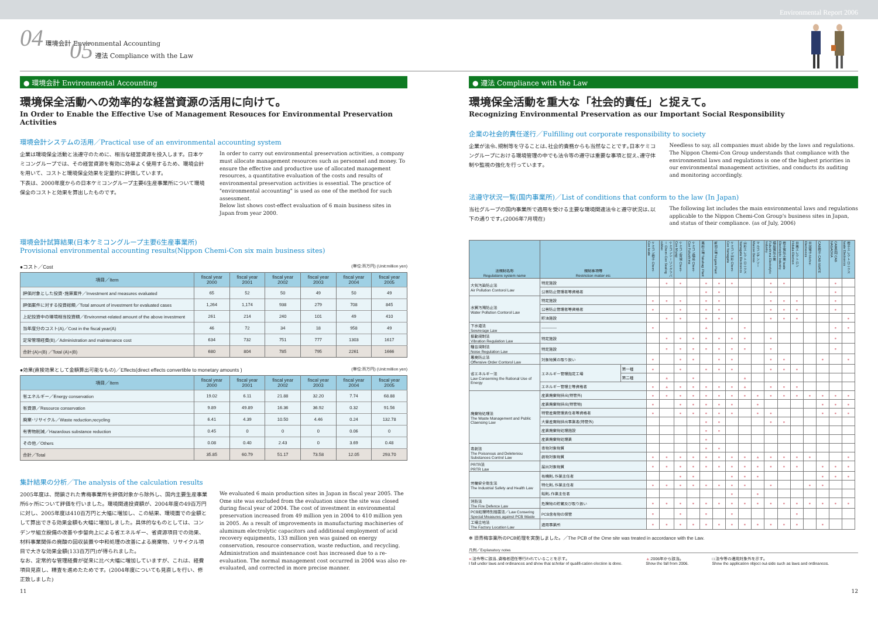Environmental Report 2006
04 環境会計 Environmental Accounting
05 遵法 Compliance with the Law
● 環境会計 Environmental Accounting
環境保全活動への効率的な経営資源の活用に向けて。
In Order to Enable the Effective Use of Management Resouces for Environmental Preservation Activities
環境会計システムの活用／Practical use of an environmental accounting system
企業は環境保全活動と法遵守のために、相当な経営資源を投入します。日本ケミコングループでは、その経営資源を有効に効率よく使用するため、環境会計を用いて、コストと環境保全効果を定量的に評価しています。
下表は、2000年度からの日本ケミコングループ主要6生産事業所について環境保全のコストと効果を算出したものです。
In order to carry out environmental preservation activities, a company must allocate management resources such as personnel and money. To ensure the effective and productive use of allocated management resources, a quantitative evaluation of the costs and results of environmental preservation activities is essential. The practice of "environmental accounting" is used as one of the method for such assessment.
Below list shows cost-effect evaluation of 6 main business sites in Japan from year 2000.
環境会計試算結果(日本ケミコングループ主要6生産事業所)
Provisional environmental accounting results(Nippon Chemi-Con six main business sites)
●コスト／Cost (単位:百万円) (Unit:million yen)
| 項目／Item | fiscal year 2000 | fiscal year 2001 | fiscal year 2002 | fiscal year 2003 | fiscal year 2004 | fiscal year 2005 |
| --- | --- | --- | --- | --- | --- | --- |
| 評価対象とした投資･施策案件／Investment and measures evaluated | 65 | 52 | 50 | 49 | 50 | 49 |
| 評価案件に対する投資総額／Total amount of investment for evaluated cases | 1,264 | 1,174 | 938 | 279 | 708 | 845 |
| 上記投資中の環境相当投資額／Environmet-related amount of the above investment | 261 | 214 | 240 | 101 | 49 | 410 |
| 当年度分のコスト(A)／Cost in the fiscal year(A) | 46 | 72 | 34 | 18 | 958 | 49 |
| 定常管理経費(B)／Administration and maintenance cost | 634 | 732 | 751 | 777 | 1303 | 1617 |
| 合計:(A)+(B) ／Total (A)+(B) | 680 | 804 | 785 | 795 | 2261 | 1666 |
●効果(直接効果として金額算出可能なもの)／Effects(direct effects convertible to monetary amounts ) (単位:百万円) (Unit:million yen)
| 項目／Item | fiscal year 2000 | fiscal year 2001 | fiscal year 2002 | fiscal year 2003 | fiscal year 2004 | fiscal year 2005 |
| --- | --- | --- | --- | --- | --- | --- |
| 省エネルギー／Energy conservation | 19.02 | 6.11 | 21.88 | 32.20 | 7.74 | 68.88 |
| 省資源／Resource conservation | 9.89 | 49.89 | 16.36 | 36.92 | 0.32 | 91.56 |
| 廃棄･リサイクル／Waste reduction,recycling | 6.41 | 4.39 | 10.50 | 4.46 | 0.24 | 132.78 |
| 有害物削減／Hazardous substance reduction | 0.45 | 0 | 0 | 0 | 0.06 | 0 |
| その他／Others | 0.08 | 0.40 | 2.43 | 0 | 3.69 | 0.48 |
| 合計／Total | 35.85 | 60.79 | 51.17 | 73.58 | 12.05 | 293.70 |
集計結果の分析／The analysis of the calculation results
2005年度は、閉鎖された青梅事業所を評価対象から除外し、国内主要生産事業所6ヶ所について評価を行いました。環境関連投資額が、2004年度の49百万円に対し、2005年度は410百万円と大幅に増加し、この結果、環境面での金額として算出できる効果金額も大幅に増加しました。具体的なものとしては、コンデンサ組立設備の改善や歩留向上による省エネルギー、省資源項目での効果、材料事業関係の廃酸の回収装置や中和処理の改善による廃棄物、リサイクル項目で大きな効果金額(133百万円)が得られました。
なお、定常的な管理経費が従来に比べ大幅に増加していますが、これは、経費項目見直し、精査を進めたためです。(2004年度についても見直しを行い、修正致しました)
We evaluated 6 main production sites in Japan in fiscal year 2005. The Ome site was excluded from the evaluation since the site was closed during fiscal year of 2004. The cost of investment in environmental preservation increased from 49 million yen in 2004 to 410 million yen in 2005. As a result of improvements in manufacturing machineries of aluminum electrolytic capacitors and additional employment of acid recovery equipments, 133 million yen was gained on energy conservation, resource conservation, waste reduction, and recycling.
Administration and maintenance cost has increased due to a re-evaluation. The normal management cost occurred in 2004 was also re-evaluated, and corrected in more precise manner.
● 遵法 Compliance with the Law
環境保全活動を重大な「社会的責任」と捉えて。
Recognizing Environmental Preservation as our Important Social Responsibility
企業の社会的責任遂行／Fulfilling out corporate responsibility to society
企業が法令､規制等を守ることは､社会的責務からも当然なことです｡日本ケミコングループにおける環境管理の中でも法令等の遵守は重要な事項と捉え､遵守体制や監視の強化を行っています｡
Needless to say, all companies must abide by the laws and regulations. The Nippon Chemi-Con Group understands that compliance with the environmental laws and regulations is one of the highest priorities in our environmental management activities, and conducts its auditing and monitoring accordingly.
法遵守状況一覧(国内事業所)／List of conditions that conform to the law (In Japan)
当社グループの国内事業所で適用を受ける主要な環境関連法令と遵守状況は､以下の通りです｡(2006年7月現在)
The following list includes the main environmental laws and regulations applicable to the Nippon Chemi-Con Group's business sites in Japan, and status of their compliance. (as of July, 2006)
| 法規制名称 Regulations system name | 規制事項等 Restriction matter etc | | ケミコン岩手 Chemi-Con Iwate | ケミコンシーリングラバー Chemi-Con Sealing rubber | ケミコン宮城 Chemi-Con Miyagi | ケミコン福島 Chemi-Con Fukushima | 高萩工場 Takahagi Plant | 新潟工場 Niigata Plant | ケミコン山形 Chemi-Con Yamagata | 山形エレクトロニクス Yamagata Electronics | マルコンデンソー Marcon Denso | 福島電気工業 Fukushima Electrolytic Industry | 岩手電気工業 Iwate Electrolytic Industry | 日高エレクトロン Hidaka Electron | 日栄電子 Nichiei Electronics | CAB岩手 CAB IWATE | CAB長岡 CAB NAGAOKA | 岩手エレクトロニクス Iwate Electronics |
| --- | --- | --- | --- | --- | --- | --- | --- | --- | --- | --- | --- | --- | --- | --- | --- | --- | --- | --- |
| 大気汚染防止法 Air Pollution Contorol Law | 特定施設 | | | ● | ● | | ● | ● | ● | | | ● | ● | | | | ● | |
| | 公害防止管理者等資格者 | | | | | | ● | ● | | | | ● | | | | | ● | |
| 水質汚濁防止法 Water Pollution Contorol Law | 特定施設 | | ● | ● | ● | | ● | ● | | | | ● | ● | ● | | | ● | |
| | 公害防止管理者等資格者 | | ● | | ● | | ● | ● | | | | ● | ● | ● | | | ● | |
| | 貯油施設 | | | ● | ● | | ● | ● | ● | | | ● | ● | ● | | | | ● |
| 下水道法 Sewrerage Law | ―――― | | ● | | | | ▲ | | | ● | | | | | | | ● | ● |
| 振動規制法 Vibration Regulation Law | 特定施設 | | | ● | ● | ● | ● | ● | ● | ● | | ● | | | | | ● | |
| 騒音規制法 Noise Regulation Law | 特定施設 | | | ● | ● | ● | ● | ● | ● | ● | | ● | | | | | ● | |
| 悪臭防止法 Offensive Order Contorol Law | 対象物質の取り扱い | | ● | | ● | ● | | ● | ● | | | ● | ● | | | ● | | ● |
| 省エネルギー法 Law Conserning the Rational Use of Energy | エネルギー管理指定工場 | 第一種 | ● | | ● | | ● | ● | ● | | | ● | ● | ● | | | | |
| | | 第二種 | | ▲ | | ● | | | | ▲ | | | | | | | | |
| | エネルギー管理士等資格者 | | ● | ▲ | ● | ● | ● | ● | ● | ▲ | | ● | ● | ● | | | | |
| 廃棄物処理法 The Waste Management and Public Claensing Law | 産業廃棄物排出(特管外) | | ● | ● | ● | ● | ● | ● | ● | ● | ● | ● | ● | ● | ● | ● | ● | ● |
| | 産業廃棄物排出(特管物) | | ● | | ● | ● | ● | ● | ● | | ● | | | | | ● | ● | ● |
| | 特管産廃管理責任者等資格者 | | ● | | ● | ● | ● | ● | ● | | ● | ● | | | | ● | ● | ● |
| | 大量産廃物排出事業者(特管外) | | | | | | ● | ● | | | | ● | ● | | | | | |
| | 産業廃棄物処理施設 | | | | | | ● | ● | | | | | | | | | | |
| | 産業廃棄物処理業 | | | | | | ● | | | | | | | | | | | |
| 毒劇法 The Poisonous and Deleteniou Substances Control Law | 毒物対象物質 | | | | | | ● | ● | | | | | | | | | | |
| | 劇物対象物質 | | ● | ● | ● | ● | ● | ● | ● | ● | ▲ | ● | ● | ● | ● | | | ● |
| PRTR法 PRTR Law | 届出対象物質 | | ● | ● | ● | ● | ● | ● | ● | ● | ● | ● | ● | ● | | ● | ● | ● |
| 労働安全衛生法 The Industrial Safety and Health Law | 有機則､作業主任者 | | | | ● | ● | | | ● | ● | ● | | | | | ● | ● | ● |
| | 特化則､作業主任者 | | ● | ● | ● | ● | ● | ● | ● | ● | | ● | | | ● | ● | | |
| | 鉛則､作業主任者 | | | | | | | | ● | | ● | | | | | | | |
| 消防法 The Fire Defence Law | 危険物の貯蔵及び取り扱い | | ● | ● | ● | ● | ● | ● | ● | ● | ● | ● | ● | ● | ● | ● | ● | ● |
| PCB処理特別措置法／Law Consering Special Measures against PCB Waste | PCB含有物の保管 | | ● | | ● | | ● | | ● | | | | | ● | | | | |
| 工場立地法 The Factory Location Law | 適用事業所 | | ● | ● | ● | ● | ● | ● | ● | ● | ● | ● | ● | ● | | ● | | |
✻ 旧青梅事業所のPCB処理を実施しました。／The PCB of the Ome site was treated in accordance with the Law.
凡例／Explanatory notes
●:法令等に該当､資格者選任等行われていることを示す｡
I fall under laws and ordinances and show that scholar of qualifi-cation election is done.
▲:2006年から該当｡
Show the fall from 2006.
□:法令等の適用対象外を示す｡
Show the application object out-side such as laws and ordinances.
11 12